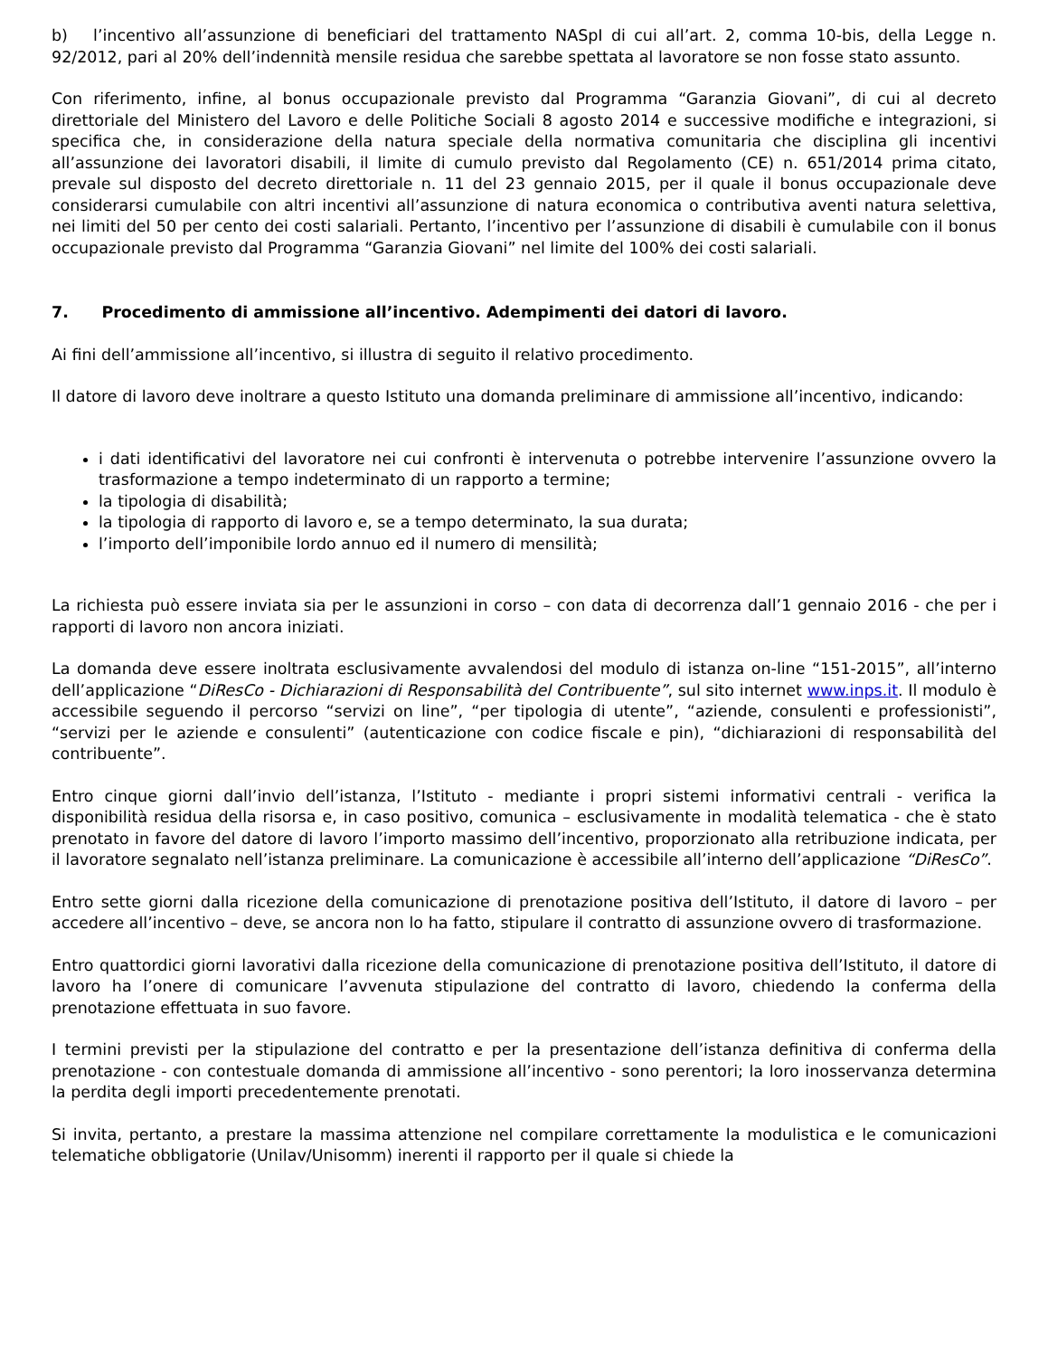b) l’incentivo all’assunzione di beneficiari del trattamento NASpI di cui all’art. 2, comma 10-bis, della Legge n. 92/2012, pari al 20% dell’indennità mensile residua che sarebbe spettata al lavoratore se non fosse stato assunto.
Con riferimento, infine, al bonus occupazionale previsto dal Programma “Garanzia Giovani”, di cui al decreto direttoriale del Ministero del Lavoro e delle Politiche Sociali 8 agosto 2014 e successive modifiche e integrazioni, si specifica che, in considerazione della natura speciale della normativa comunitaria che disciplina gli incentivi all’assunzione dei lavoratori disabili, il limite di cumulo previsto dal Regolamento (CE) n. 651/2014 prima citato, prevale sul disposto del decreto direttoriale n. 11 del 23 gennaio 2015, per il quale il bonus occupazionale deve considerarsi cumulabile con altri incentivi all’assunzione di natura economica o contributiva aventi natura selettiva, nei limiti del 50 per cento dei costi salariali. Pertanto, l’incentivo per l’assunzione di disabili è cumulabile con il bonus occupazionale previsto dal Programma “Garanzia Giovani” nel limite del 100% dei costi salariali.
7. Procedimento di ammissione all’incentivo. Adempimenti dei datori di lavoro.
Ai fini dell’ammissione all’incentivo, si illustra di seguito il relativo procedimento.
Il datore di lavoro deve inoltrare a questo Istituto una domanda preliminare di ammissione all’incentivo, indicando:
i dati identificativi del lavoratore nei cui confronti è intervenuta o potrebbe intervenire l’assunzione ovvero la trasformazione a tempo indeterminato di un rapporto a termine;
la tipologia di disabilità;
la tipologia di rapporto di lavoro e, se a tempo determinato, la sua durata;
l’importo dell’imponibile lordo annuo ed il numero di mensilità;
La richiesta può essere inviata sia per le assunzioni in corso – con data di decorrenza dall’1 gennaio 2016 - che per i rapporti di lavoro non ancora iniziati.
La domanda deve essere inoltrata esclusivamente avvalendosi del modulo di istanza on-line “151-2015”, all’interno dell’applicazione “DiResCo - Dichiarazioni di Responsabilità del Contribuente”, sul sito internet www.inps.it. Il modulo è accessibile seguendo il percorso “servizi on line”, “per tipologia di utente”, “aziende, consulenti e professionisti”, “servizi per le aziende e consulenti” (autenticazione con codice fiscale e pin), “dichiarazioni di responsabilità del contribuente”.
Entro cinque giorni dall’invio dell’istanza, l’Istituto - mediante i propri sistemi informativi centrali - verifica la disponibilità residua della risorsa e, in caso positivo, comunica – esclusivamente in modalità telematica - che è stato prenotato in favore del datore di lavoro l’importo massimo dell’incentivo, proporzionato alla retribuzione indicata, per il lavoratore segnalato nell’istanza preliminare. La comunicazione è accessibile all’interno dell’applicazione “DiResCo”.
Entro sette giorni dalla ricezione della comunicazione di prenotazione positiva dell’Istituto, il datore di lavoro – per accedere all’incentivo – deve, se ancora non lo ha fatto, stipulare il contratto di assunzione ovvero di trasformazione.
Entro quattordici giorni lavorativi dalla ricezione della comunicazione di prenotazione positiva dell’Istituto, il datore di lavoro ha l’onere di comunicare l’avvenuta stipulazione del contratto di lavoro, chiedendo la conferma della prenotazione effettuata in suo favore.
I termini previsti per la stipulazione del contratto e per la presentazione dell’istanza definitiva di conferma della prenotazione - con contestuale domanda di ammissione all’incentivo - sono perentori; la loro inosservanza determina la perdita degli importi precedentemente prenotati.
Si invita, pertanto, a prestare la massima attenzione nel compilare correttamente la modulistica e le comunicazioni telematiche obbligatorie (Unilav/Unisomm) inerenti il rapporto per il quale si chiede la